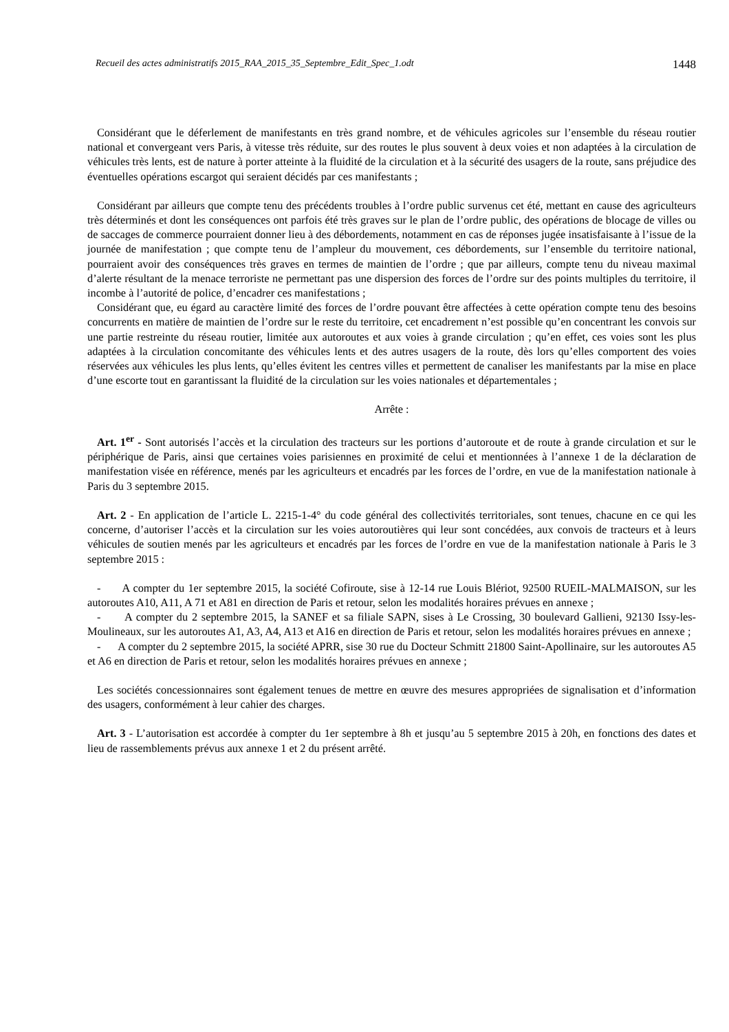Recueil des actes administratifs 2015_RAA_2015_35_Septembre_Edit_Spec_1.odt 1448
Considérant que le déferlement de manifestants en très grand nombre, et de véhicules agricoles sur l’ensemble du réseau routier national et convergeant vers Paris, à vitesse très réduite, sur des routes le plus souvent à deux voies et non adaptées à la circulation de véhicules très lents, est de nature à porter atteinte à la fluidité de la circulation et à la sécurité des usagers de la route, sans préjudice des éventuelles opérations escargot qui seraient décidés par ces manifestants ;
Considérant par ailleurs que compte tenu des précédents troubles à l’ordre public survenus cet été, mettant en cause des agriculteurs très déterminés et dont les conséquences ont parfois été très graves sur le plan de l’ordre public, des opérations de blocage de villes ou de saccages de commerce pourraient donner lieu à des débordements, notamment en cas de réponses jugée insatisfaisante à l’issue de la journée de manifestation ; que compte tenu de l’ampleur du mouvement, ces débordements, sur l’ensemble du territoire national, pourraient avoir des conséquences très graves en termes de maintien de l’ordre ; que par ailleurs, compte tenu du niveau maximal d’alerte résultant de la menace terroriste ne permettant pas une dispersion des forces de l’ordre sur des points multiples du territoire, il incombe à l’autorité de police, d’encadrer ces manifestations ;
Considérant que, eu égard au caractère limité des forces de l’ordre pouvant être affectées à cette opération compte tenu des besoins concurrents en matière de maintien de l’ordre sur le reste du territoire, cet encadrement n’est possible qu’en concentrant les convois sur une partie restreinte du réseau routier, limitée aux autoroutes et aux voies à grande circulation ; qu’en effet, ces voies sont les plus adaptées à la circulation concomitante des véhicules lents et des autres usagers de la route, dès lors qu’elles comportent des voies réservées aux véhicules les plus lents, qu’elles évitent les centres villes et permettent de canaliser les manifestants par la mise en place d’une escorte tout en garantissant la fluidité de la circulation sur les voies nationales et départementales ;
Arrête :
Art. 1<sup>er</sup> - Sont autorisés l’accès et la circulation des tracteurs sur les portions d’autoroute et de route à grande circulation et sur le périphérique de Paris, ainsi que certaines voies parisiennes en proximité de celui et mentionnées à l’annexe 1 de la déclaration de manifestation visée en référence, menés par les agriculteurs et encadrés par les forces de l’ordre, en vue de la manifestation nationale à Paris du 3 septembre 2015.
Art. 2 - En application de l’article L. 2215-1-4° du code général des collectivités territoriales, sont tenues, chacune en ce qui les concerne, d’autoriser l’accès et la circulation sur les voies autoroutières qui leur sont concédées, aux convois de tracteurs et à leurs véhicules de soutien menés par les agriculteurs et encadrés par les forces de l’ordre en vue de la manifestation nationale à Paris le 3 septembre 2015 :
- A compter du 1er septembre 2015, la société Cofiroute, sise à 12-14 rue Louis Blériot, 92500 RUEIL-MALMAISON, sur les autoroutes A10, A11, A 71 et A81 en direction de Paris et retour, selon les modalités horaires prévues en annexe ;
- A compter du 2 septembre 2015, la SANEF et sa filiale SAPN, sises à Le Crossing, 30 boulevard Gallieni, 92130 Issy-les-Moulineaux, sur les autoroutes A1, A3, A4, A13 et A16 en direction de Paris et retour, selon les modalités horaires prévues en annexe ;
- A compter du 2 septembre 2015, la société APRR, sise 30 rue du Docteur Schmitt 21800 Saint-Apollinaire, sur les autoroutes A5 et A6 en direction de Paris et retour, selon les modalités horaires prévues en annexe ;
Les sociétés concessionnaires sont également tenues de mettre en œuvre des mesures appropriées de signalisation et d’information des usagers, conformément à leur cahier des charges.
Art. 3 - L’autorisation est accordée à compter du 1er septembre à 8h et jusqu’au 5 septembre 2015 à 20h, en fonctions des dates et lieu de rassemblements prévus aux annexe 1 et 2 du présent arrêté.